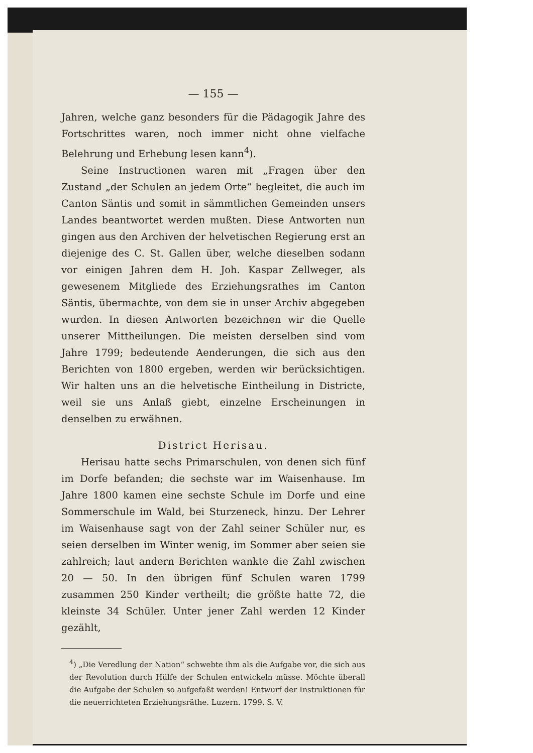— 155 —
Jahren, welche ganz besonders für die Pädagogik Jahre des Fortschrittes waren, noch immer nicht ohne vielfache Belehrung und Erhebung lesen kann<sup>4</sup>).
Seine Instructionen waren mit „Fragen über den Zustand „der Schulen an jedem Orte“ begleitet, die auch im Canton Säntis und somit in sämmtlichen Gemeinden unsers Landes beantwortet werden mußten. Diese Antworten nun gingen aus den Archiven der helvetischen Regierung erst an diejenige des C. St. Gallen über, welche dieselben sodann vor einigen Jahren dem H. Joh. Kaspar Zellweger, als gewesenem Mitgliede des Erziehungsrathes im Canton Säntis, übermachte, von dem sie in unser Archiv abgegeben wurden. In diesen Antworten bezeichnen wir die Quelle unserer Mittheilungen. Die meisten derselben sind vom Jahre 1799; bedeutende Aenderungen, die sich aus den Berichten von 1800 ergeben, werden wir berücksichtigen. Wir halten uns an die helvetische Eintheilung in Districte, weil sie uns Anlaß giebt, einzelne Erscheinungen in denselben zu erwähnen.
District Herisau.
Herisau hatte sechs Primarschulen, von denen sich fünf im Dorfe befanden; die sechste war im Waisenhause. Im Jahre 1800 kamen eine sechste Schule im Dorfe und eine Sommerschule im Wald, bei Sturzeneck, hinzu. Der Lehrer im Waisenhause sagt von der Zahl seiner Schüler nur, es seien derselben im Winter wenig, im Sommer aber seien sie zahlreich; laut andern Berichten wankte die Zahl zwischen 20 — 50. In den übrigen fünf Schulen waren 1799 zusammen 250 Kinder vertheilt; die größte hatte 72, die kleinste 34 Schüler. Unter jener Zahl werden 12 Kinder gezählt,
<sup>4</sup>) „Die Veredlung der Nation“ schwebte ihm als die Aufgabe vor, die sich aus der Revolution durch Hülfe der Schulen entwickeln müsse. Möchte überall die Aufgabe der Schulen so aufgefaßt werden! Entwurf der Instruktionen für die neuerrichteten Erziehungsräthe. Luzern. 1799. S. V.